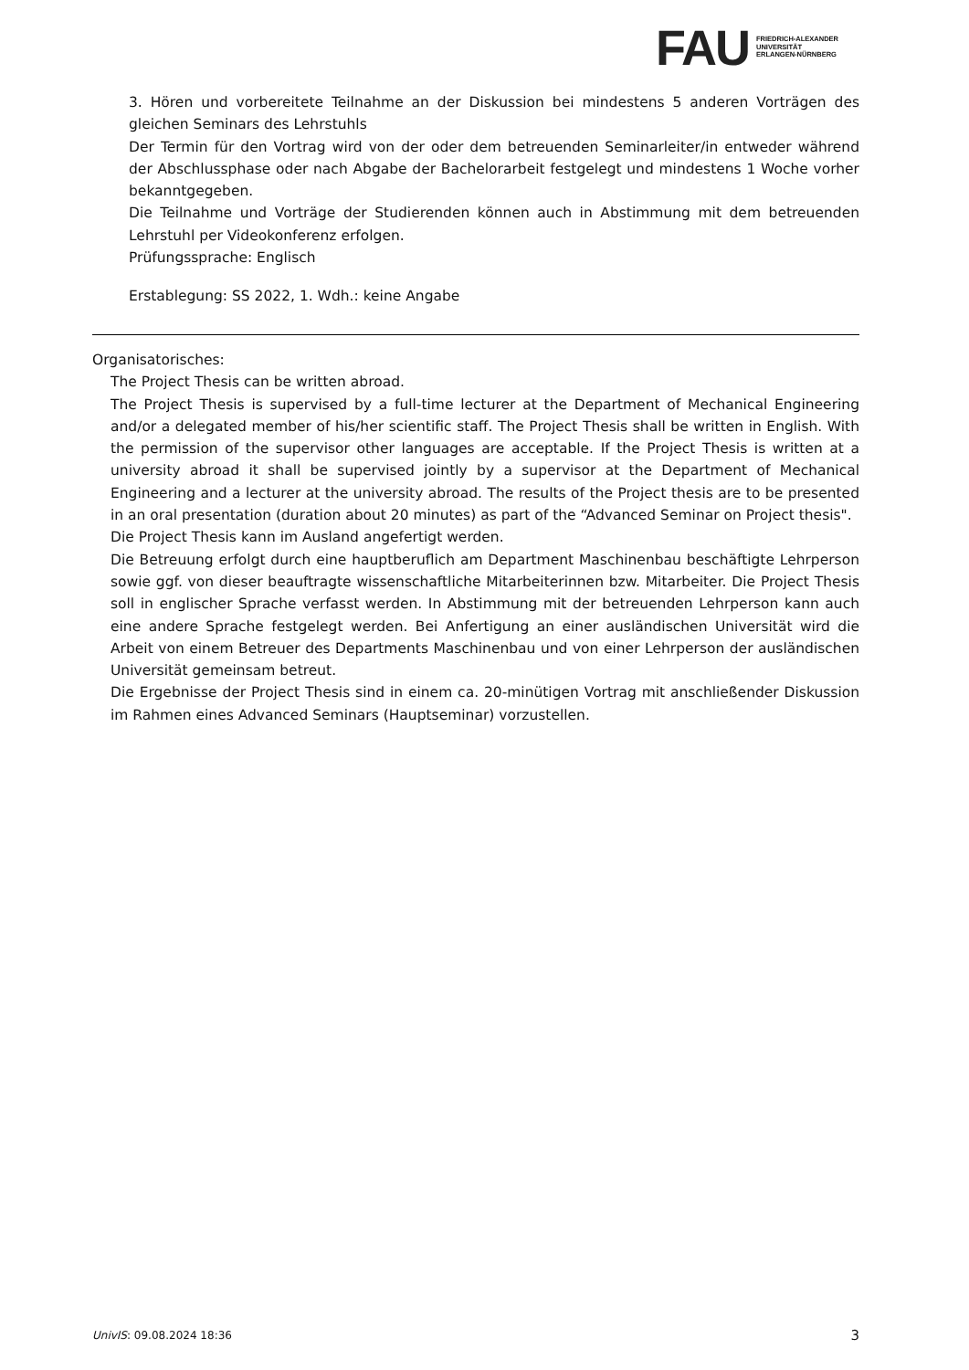FAU
FRIEDRICH-ALEXANDER
UNIVERSITÄT
ERLANGEN-NÜRNBERG
3. Hören und vorbereitete Teilnahme an der Diskussion bei mindestens 5 anderen Vorträgen des gleichen Seminars des Lehrstuhls
Der Termin für den Vortrag wird von der oder dem betreuenden Seminarleiter/in entweder während der Abschlussphase oder nach Abgabe der Bachelorarbeit festgelegt und mindestens 1 Woche vorher bekanntgegeben.
Die Teilnahme und Vorträge der Studierenden können auch in Abstimmung mit dem betreuenden Lehrstuhl per Videokonferenz erfolgen.
Prüfungssprache: Englisch
Erstablegung: SS 2022, 1. Wdh.: keine Angabe
Organisatorisches:
The Project Thesis can be written abroad.
The Project Thesis is supervised by a full-time lecturer at the Department of Mechanical Engineering and/or a delegated member of his/her scientific staff. The Project Thesis shall be written in English. With the permission of the supervisor other languages are acceptable. If the Project Thesis is written at a university abroad it shall be supervised jointly by a supervisor at the Department of Mechanical Engineering and a lecturer at the university abroad. The results of the Project thesis are to be presented in an oral presentation (duration about 20 minutes) as part of the “Advanced Seminar on Project thesis".
Die Project Thesis kann im Ausland angefertigt werden.
Die Betreuung erfolgt durch eine hauptberuflich am Department Maschinenbau beschäftigte Lehrperson sowie ggf. von dieser beauftragte wissenschaftliche Mitarbeiterinnen bzw. Mitarbeiter. Die Project Thesis soll in englischer Sprache verfasst werden. In Abstimmung mit der betreuenden Lehrperson kann auch eine andere Sprache festgelegt werden. Bei Anfertigung an einer ausländischen Universität wird die Arbeit von einem Betreuer des Departments Maschinenbau und von einer Lehrperson der ausländischen Universität gemeinsam betreut.
Die Ergebnisse der Project Thesis sind in einem ca. 20-minütigen Vortrag mit anschließender Diskussion im Rahmen eines Advanced Seminars (Hauptseminar) vorzustellen.
UnivIS: 09.08.2024 18:36 3